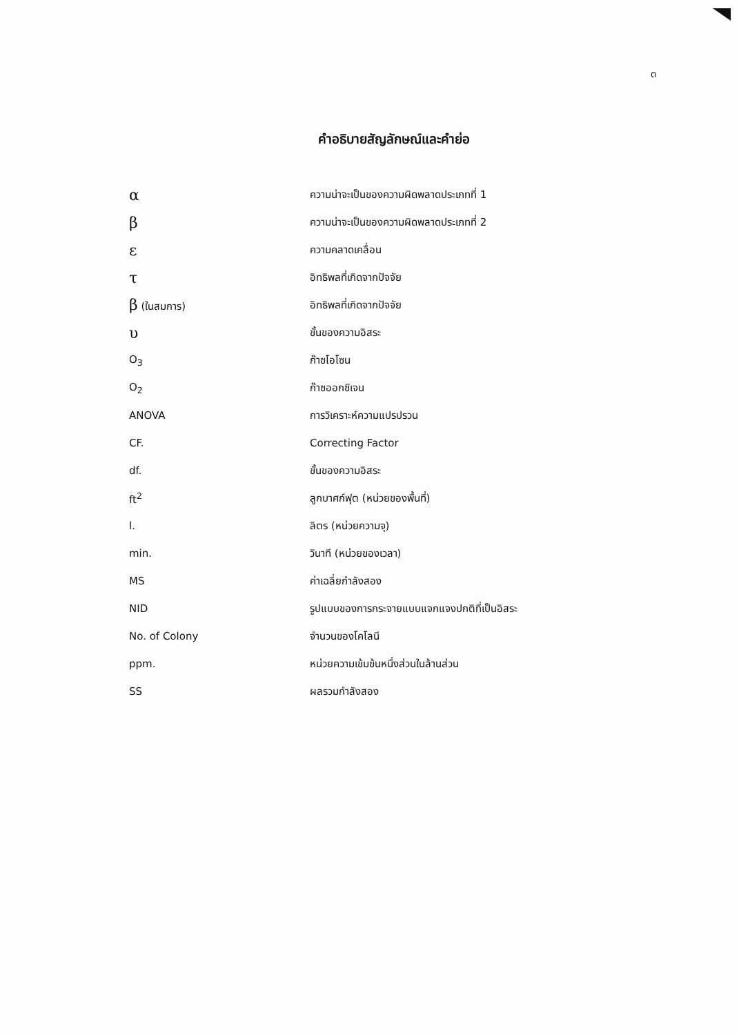ต
คำอธิบายสัญลักษณ์และคำย่อ
α
ความน่าจะเป็นของความผิดพลาดประเภทที่ 1
β
ความน่าจะเป็นของความผิดพลาดประเภทที่ 2
ε
ความคลาดเคลื่อน
τ
อิทธิพลที่เกิดจากปัจจัย
β (ในสมการ) อิทธิพลที่เกิดจากปัจจัย
υ
ขั้นของความอิสระ
O<sub>3</sub> ก๊าซโอโซน
O<sub>2</sub> ก๊าซออกซิเจน
ANOVA การวิเคราะห์ความแปรปรวน
CF. Correcting Factor
df. ขั้นของความอิสระ
ft<sup>2</sup> ลูกบาศก์ฟุต (หน่วยของพื้นที่)
l. ลิตร (หน่วยความจุ)
min. วินาที (หน่วยของเวลา)
MS ค่าเฉลี่ยกำลังสอง
NID
รูปแบบของการกระจายแบบแจกแจงปกติที่เป็นอิสระ
No. of Colony จำนวนของโคโลนี
ppm.
หน่วยความเข้มข้นหนึ่งส่วนในล้านส่วน
SS ผลรวมกำลังสอง